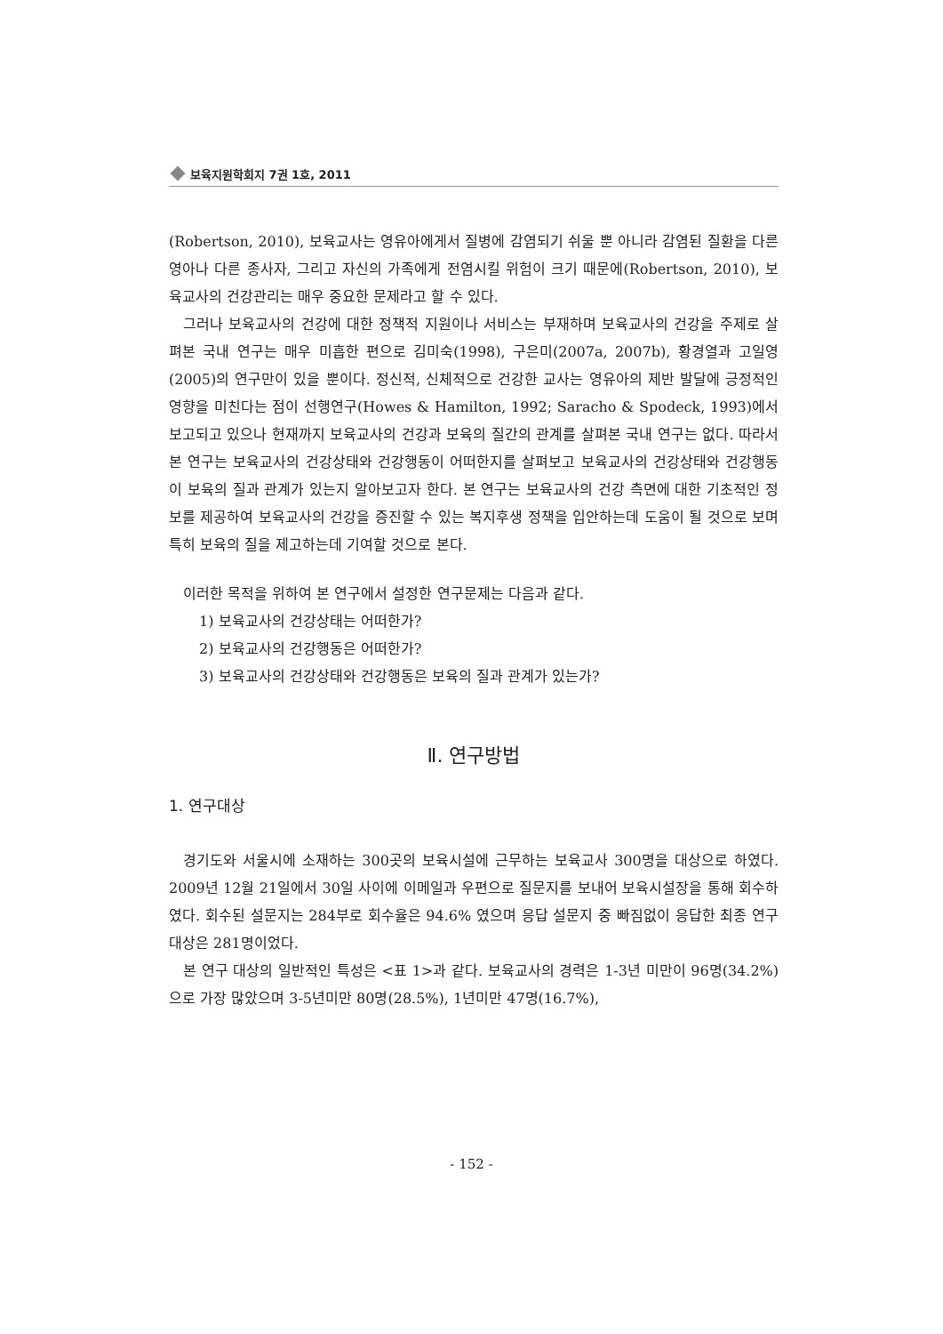보육지원학회지 7권 1호, 2011
(Robertson, 2010), 보육교사는 영유아에게서 질병에 감염되기 쉬울 뿐 아니라 감염된 질환을 다른 영아나 다른 종사자, 그리고 자신의 가족에게 전염시킬 위험이 크기 때문에(Robertson, 2010), 보육교사의 건강관리는 매우 중요한 문제라고 할 수 있다.
그러나 보육교사의 건강에 대한 정책적 지원이나 서비스는 부재하며 보육교사의 건강을 주제로 살펴본 국내 연구는 매우 미흡한 편으로 김미숙(1998), 구은미(2007a, 2007b), 황경열과 고일영(2005)의 연구만이 있을 뿐이다. 정신적, 신체적으로 건강한 교사는 영유아의 제반 발달에 긍정적인 영향을 미친다는 점이 선행연구(Howes & Hamilton, 1992; Saracho & Spodeck, 1993)에서 보고되고 있으나 현재까지 보육교사의 건강과 보육의 질간의 관계를 살펴본 국내 연구는 없다. 따라서 본 연구는 보육교사의 건강상태와 건강행동이 어떠한지를 살펴보고 보육교사의 건강상태와 건강행동이 보육의 질과 관계가 있는지 알아보고자 한다. 본 연구는 보육교사의 건강 측면에 대한 기초적인 정보를 제공하여 보육교사의 건강을 증진할 수 있는 복지후생 정책을 입안하는데 도움이 될 것으로 보며 특히 보육의 질을 제고하는데 기여할 것으로 본다.
이러한 목적을 위하여 본 연구에서 설정한 연구문제는 다음과 같다.
1) 보육교사의 건강상태는 어떠한가?
2) 보육교사의 건강행동은 어떠한가?
3) 보육교사의 건강상태와 건강행동은 보육의 질과 관계가 있는가?
Ⅱ. 연구방법
1. 연구대상
경기도와 서울시에 소재하는 300곳의 보육시설에 근무하는 보육교사 300명을 대상으로 하였다. 2009년 12월 21일에서 30일 사이에 이메일과 우편으로 질문지를 보내어 보육시설장을 통해 회수하였다. 회수된 설문지는 284부로 회수율은 94.6% 였으며 응답 설문지 중 빠짐없이 응답한 최종 연구대상은 281명이었다.
본 연구 대상의 일반적인 특성은 <표 1>과 같다. 보육교사의 경력은 1-3년 미만이 96명(34.2%)으로 가장 많았으며 3-5년미만 80명(28.5%), 1년미만 47명(16.7%),
- 152 -